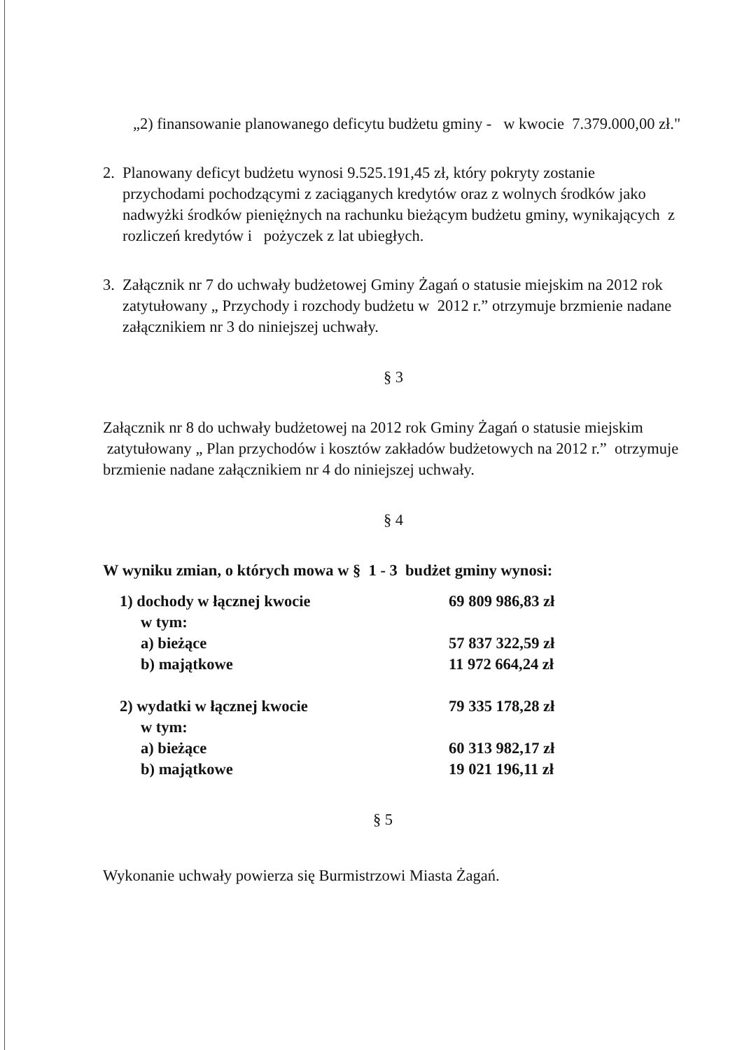„2) finansowanie planowanego deficytu budżetu gminy - w kwocie 7.379.000,00 zł."
2. Planowany deficyt budżetu wynosi 9.525.191,45 zł, który pokryty zostanie przychodami pochodzącymi z zaciąganych kredytów oraz z wolnych środków jako nadwyżki środków pieniężnych na rachunku bieżącym budżetu gminy, wynikających z rozliczeń kredytów i pożyczek z lat ubiegłych.
3. Załącznik nr 7 do uchwały budżetowej Gminy Żagań o statusie miejskim na 2012 rok zatytułowany „ Przychody i rozchody budżetu w 2012 r.” otrzymuje brzmienie nadane załącznikiem nr 3 do niniejszej uchwały.
§ 3
Załącznik nr 8 do uchwały budżetowej na 2012 rok Gminy Żagań o statusie miejskim zatytułowany „ Plan przychodów i kosztów zakładów budżetowych na 2012 r.” otrzymuje brzmienie nadane załącznikiem nr 4 do niniejszej uchwały.
§ 4
W wyniku zmian, o których mowa w § 1 - 3 budżet gminy wynosi:
| 1) dochody w łącznej kwocie | 69 809 986,83 zł |
| w tym: | |
| a) bieżące | 57 837 322,59 zł |
| b) majątkowe | 11 972 664,24 zł |
| 2) wydatki w łącznej kwocie | 79 335 178,28 zł |
| w tym: | |
| a) bieżące | 60 313 982,17 zł |
| b) majątkowe | 19 021 196,11 zł |
§ 5
Wykonanie uchwały powierza się Burmistrzowi Miasta Żagań.